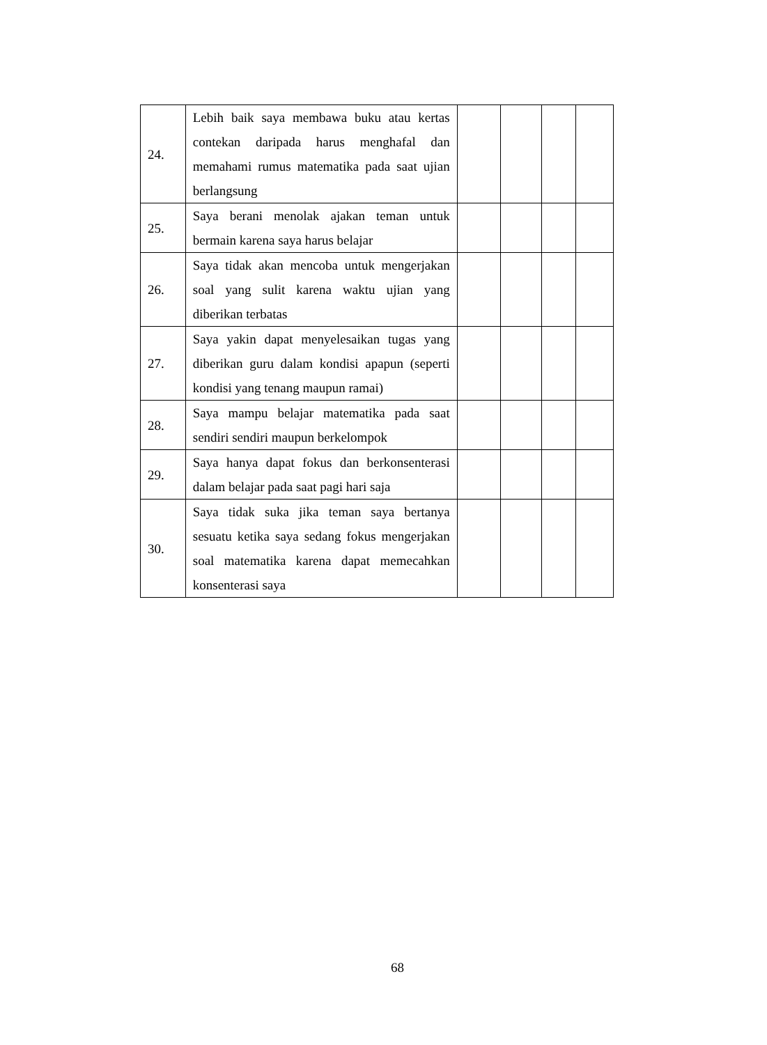| 24. | Lebih baik saya membawa buku atau kertas contekan daripada harus menghafal dan memahami rumus matematika pada saat ujian berlangsung | | | | |
| 25. | Saya berani menolak ajakan teman untuk bermain karena saya harus belajar | | | | |
| 26. | Saya tidak akan mencoba untuk mengerjakan soal yang sulit karena waktu ujian yang diberikan terbatas | | | | |
| 27. | Saya yakin dapat menyelesaikan tugas yang diberikan guru dalam kondisi apapun (seperti kondisi yang tenang maupun ramai) | | | | |
| 28. | Saya mampu belajar matematika pada saat sendiri sendiri maupun berkelompok | | | | |
| 29. | Saya hanya dapat fokus dan berkonsenterasi dalam belajar pada saat pagi hari saja | | | | |
| 30. | Saya tidak suka jika teman saya bertanya sesuatu ketika saya sedang fokus mengerjakan soal matematika karena dapat memecahkan konsenterasi saya | | | | |
68